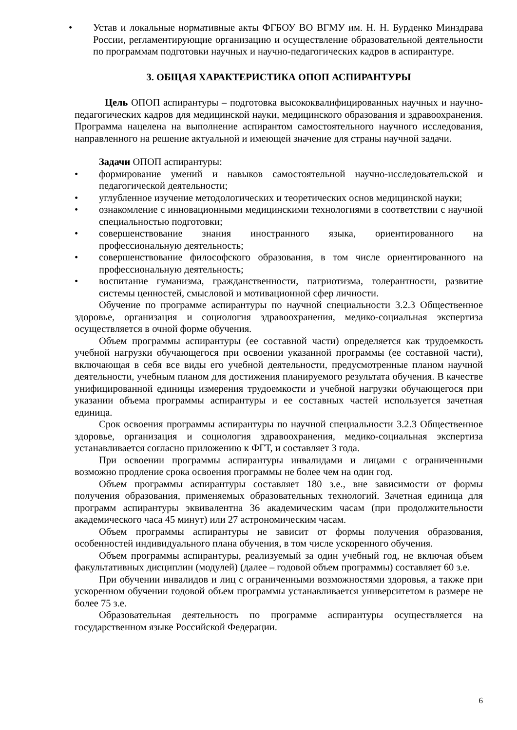• Устав и локальные нормативные акты ФГБОУ ВО ВГМУ им. Н. Н. Бурденко Минздрава России, регламентирующие организацию и осуществление образовательной деятельности по программам подготовки научных и научно-педагогических кадров в аспирантуре.
3. ОБЩАЯ ХАРАКТЕРИСТИКА ОПОП АСПИРАНТУРЫ
Цель ОПОП аспирантуры – подготовка высококвалифицированных научных и научно-педагогических кадров для медицинской науки, медицинского образования и здравоохранения. Программа нацелена на выполнение аспирантом самостоятельного научного исследования, направленного на решение актуальной и имеющей значение для страны научной задачи.
Задачи ОПОП аспирантуры:
• формирование умений и навыков самостоятельной научно-исследовательской и педагогической деятельности;
• углубленное изучение методологических и теоретических основ медицинской науки;
• ознакомление с инновационными медицинскими технологиями в соответствии с научной специальностью подготовки;
• совершенствование знания иностранного языка, ориентированного на профессиональную деятельность;
• совершенствование философского образования, в том числе ориентированного на профессиональную деятельность;
• воспитание гуманизма, гражданственности, патриотизма, толерантности, развитие системы ценностей, смысловой и мотивационной сфер личности.
Обучение по программе аспирантуры по научной специальности 3.2.3 Общественное здоровье, организация и социология здравоохранения, медико-социальная экспертиза осуществляется в очной форме обучения.
Объем программы аспирантуры (ее составной части) определяется как трудоемкость учебной нагрузки обучающегося при освоении указанной программы (ее составной части), включающая в себя все виды его учебной деятельности, предусмотренные планом научной деятельности, учебным планом для достижения планируемого результата обучения. В качестве унифицированной единицы измерения трудоемкости и учебной нагрузки обучающегося при указании объема программы аспирантуры и ее составных частей используется зачетная единица.
Срок освоения программы аспирантуры по научной специальности 3.2.3 Общественное здоровье, организация и социология здравоохранения, медико-социальная экспертиза устанавливается согласно приложению к ФГТ, и составляет 3 года.
При освоении программы аспирантуры инвалидами и лицами с ограниченными возможно продление срока освоения программы не более чем на один год.
Объем программы аспирантуры составляет 180 з.е., вне зависимости от формы получения образования, применяемых образовательных технологий. Зачетная единица для программ аспирантуры эквивалентна 36 академическим часам (при продолжительности академического часа 45 минут) или 27 астрономическим часам.
Объем программы аспирантуры не зависит от формы получения образования, особенностей индивидуального плана обучения, в том числе ускоренного обучения.
Объем программы аспирантуры, реализуемый за один учебный год, не включая объем факультативных дисциплин (модулей) (далее – годовой объем программы) составляет 60 з.е.
При обучении инвалидов и лиц с ограниченными возможностями здоровья, а также при ускоренном обучении годовой объем программы устанавливается университетом в размере не более 75 з.е.
Образовательная деятельность по программе аспирантуры осуществляется на государственном языке Российской Федерации.
6